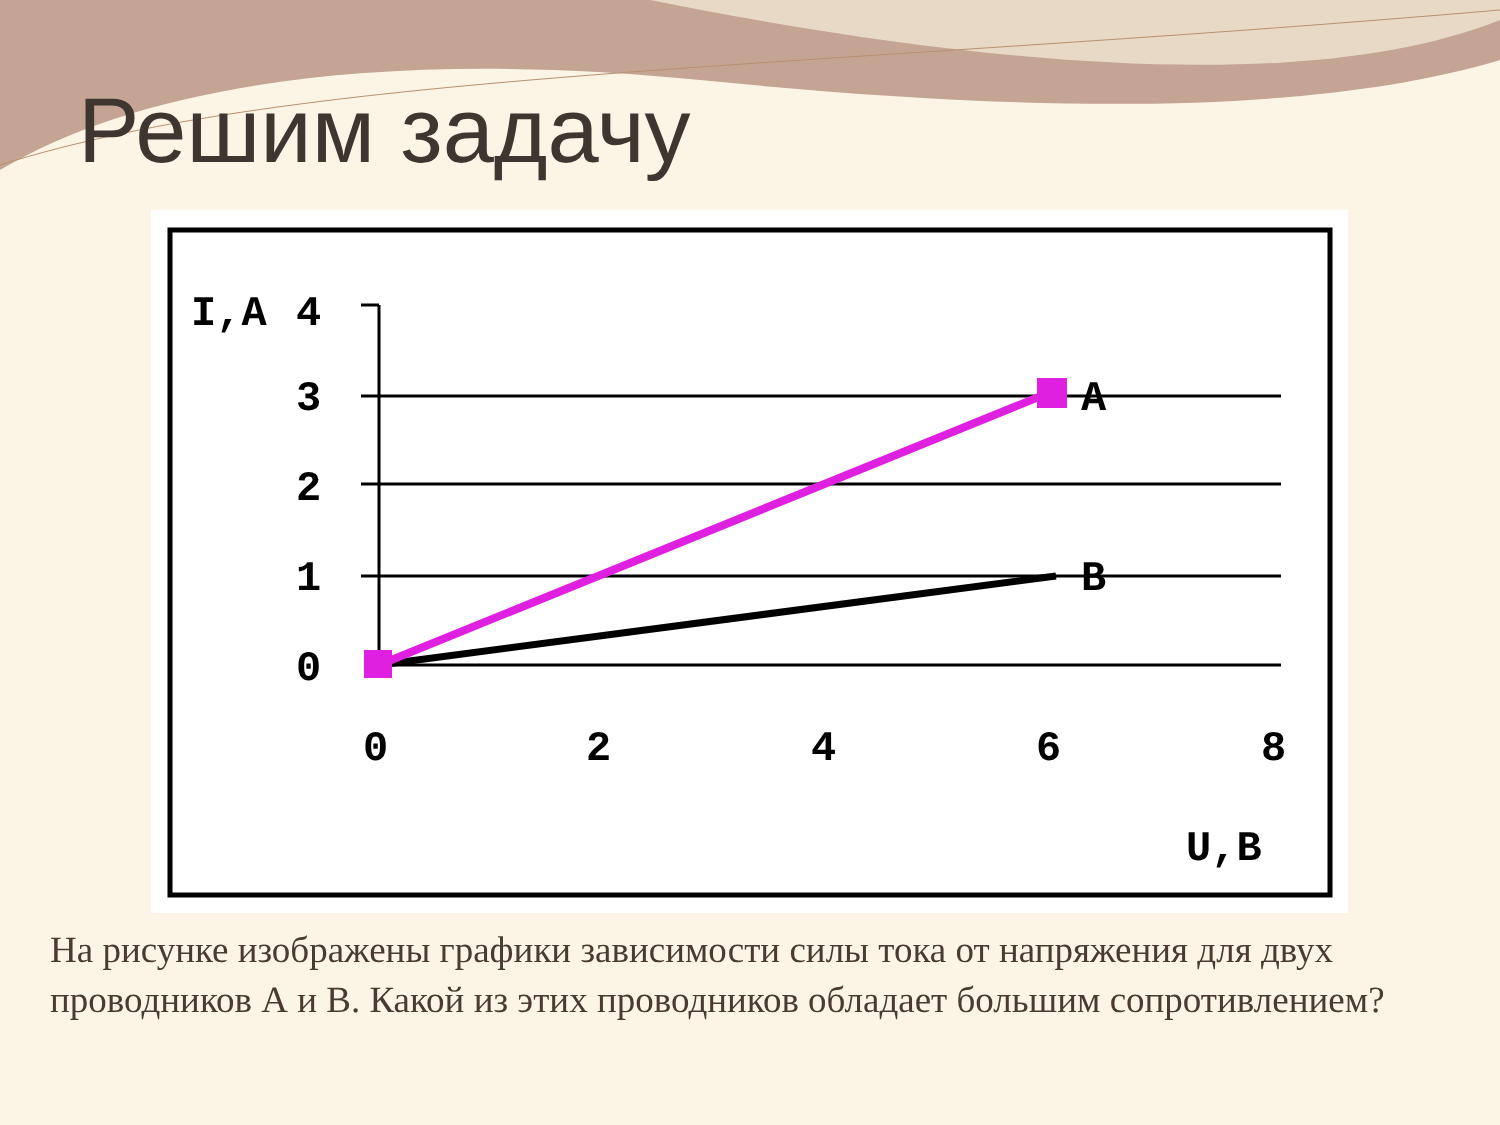Решим задачу
I,A
4
3
2
1
0
A
B
0
2
4
6
8
U,B
На рисунке изображены графики зависимости силы тока от напряжения для двух проводников А и В. Какой из этих проводников обладает большим сопротивлением?